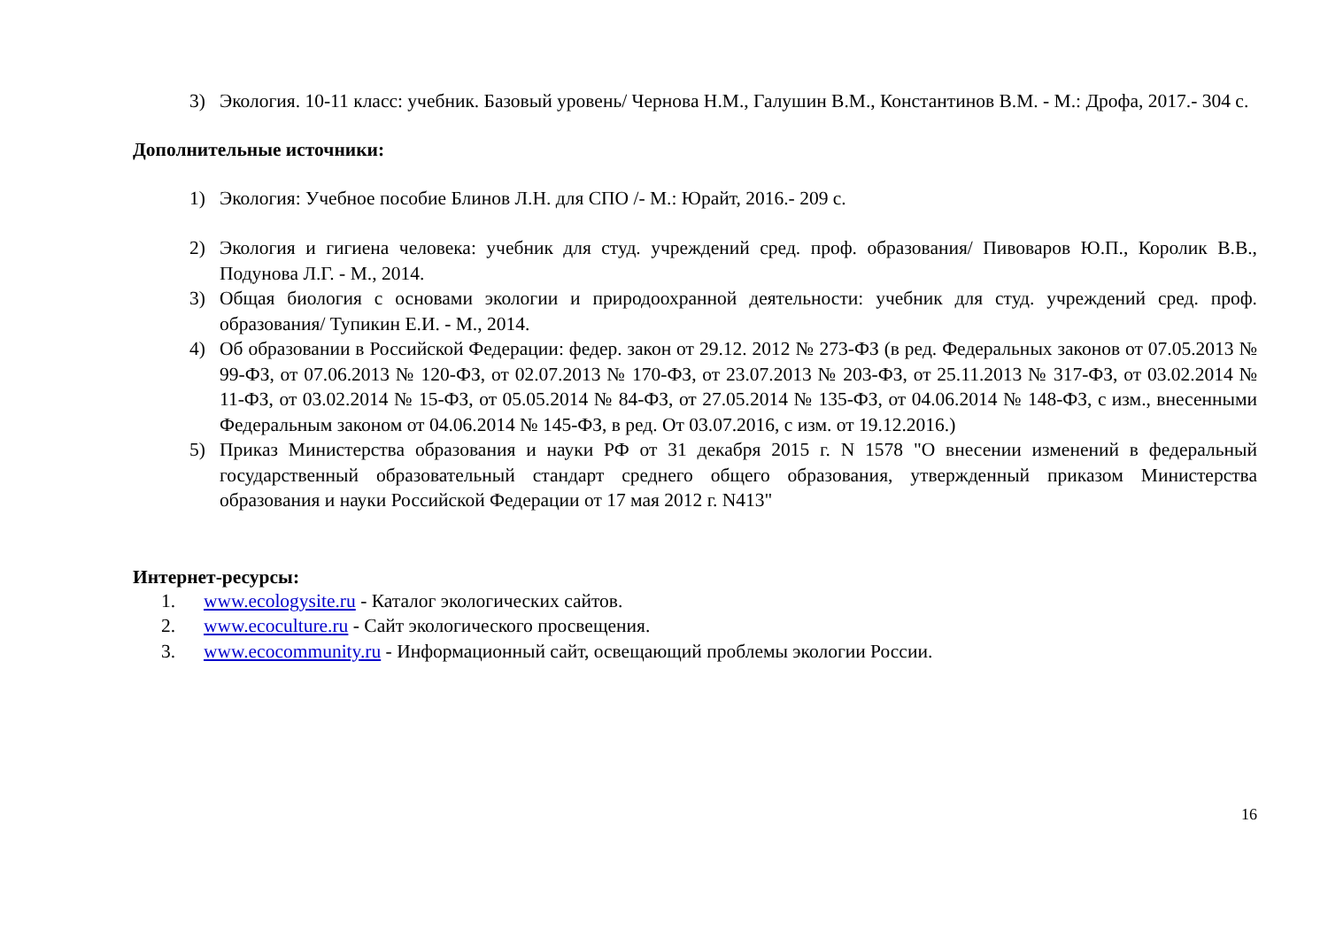3) Экология. 10-11 класс: учебник. Базовый уровень/ Чернова Н.М., Галушин В.М., Константинов В.М. - М.: Дрофа, 2017.- 304 с.
Дополнительные источники:
1) Экология: Учебное пособие Блинов Л.Н. для СПО /- М.: Юрайт, 2016.- 209 с.
2) Экология и гигиена человека: учебник для студ. учреждений сред. проф. образования/ Пивоваров Ю.П., Королик В.В., Подунова Л.Г. - М., 2014.
3) Общая биология с основами экологии и природоохранной деятельности: учебник для студ. учреждений сред. проф. образования/ Тупикин Е.И. - М., 2014.
4) Об образовании в Российской Федерации: федер. закон от 29.12. 2012 № 273-ФЗ (в ред. Федеральных законов от 07.05.2013 № 99-ФЗ, от 07.06.2013 № 120-ФЗ, от 02.07.2013 № 170-ФЗ, от 23.07.2013 № 203-ФЗ, от 25.11.2013 № 317-ФЗ, от 03.02.2014 № 11-ФЗ, от 03.02.2014 № 15-ФЗ, от 05.05.2014 № 84-ФЗ, от 27.05.2014 № 135-ФЗ, от 04.06.2014 № 148-ФЗ, с изм., внесенными Федеральным законом от 04.06.2014 № 145-ФЗ, в ред. От 03.07.2016, с изм. от 19.12.2016.)
5) Приказ Министерства образования и науки РФ от 31 декабря 2015 г. N 1578 "О внесении изменений в федеральный государственный образовательный стандарт среднего общего образования, утвержденный приказом Министерства образования и науки Российской Федерации от 17 мая 2012 г. N413"
Интернет-ресурсы:
1. www.ecologysite.ru - Каталог экологических сайтов.
2. www.ecoculture.ru - Сайт экологического просвещения.
3. www.ecocommunity.ru - Информационный сайт, освещающий проблемы экологии России.
16